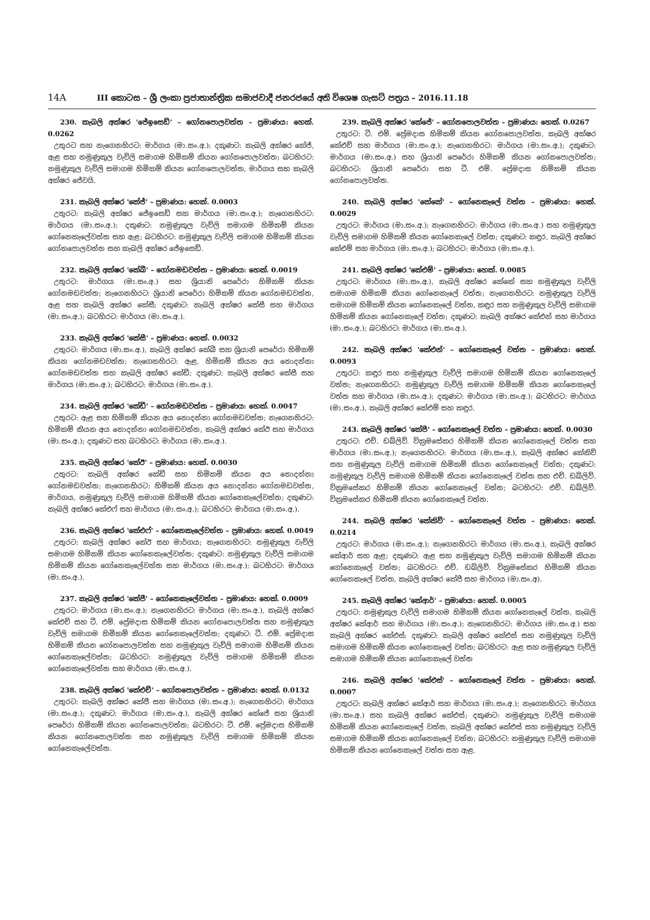14A
III කොටස – ශ්‍රී ලංකා ප්‍රජාතාන්ත්‍රික සමාජවාදී ජනරජයේ අති විශෙෂ ගැසට් පත්‍රය – 2016.11.18
230. කැබලි අක්ෂර 'ජේඉසෙඩ්' – ගෝනපොලවත්ත – ප්‍රමාණය: හෙක්. 0.0262
උතුරට සහ නැගෙනහිරට: මාර්ගය (මා.සං.අ.); දකුණට: කැබලි අක්ෂර කේජ්, ඇළ සහ නමුණුකුල වැව්ලි සමාගම හිමිකම් කියන ගෝනපොලවත්ත; බටහිරට: නමුණුකුල වැව්ලි සමාගම හිමිකම් කියන ගෝනපොලවත්ත, මාර්ගය සහ කැබලි අක්ෂර ජේවයි.
231. කැබලි අක්ෂර 'කේජ්' – ප්‍රමාණය: හෙක්. 0.0003
උතුරට: කැබලි අක්ෂර ජේඉසෙඩ් සහ මාර්ගය (මා.සං.අ.); නැගෙනහිරට: මාර්ගය (මා.සං.අ.); දකුණට: නමුණුකුල වැව්ලි සමාගම හිමිකම් කියන ගෝනෙකැලේවත්ත සහ ඇළ; බටහිරට: නමුණුකුල වැව්ලි සමාගම හිමිකම් කියන ගෝනපොලවත්ත සහ කැබලි අක්ෂර ජේඉසෙඩ්.
232. කැබලි අක්ෂර 'කේබී' – ගෝනමඩවත්ත – ප්‍රමාණය: හෙක්. 0.0019
උතුරට: මාර්ගය (මා.සං.අ.) සහ ශ්‍රියානි පෙරේරා හිමිකම් කියන ගෝනමඩවත්ත; නැගෙනහිරට: ශ්‍රියානි පෙරේරා හිමිකම් කියන ගෝනමඩවත්ත, ඇළ සහ කැබලි අක්ෂර කේසී; දකුණට: කැබලි අක්ෂර කේසී සහ මාර්ගය (මා.සං.අ.); බටහිරට: මාර්ගය (මා.සං.අ.).
233. කැබලි අක්ෂර 'කේසී' – ප්‍රමාණය: හෙක්. 0.0032
උතුරට: මාර්ගය (මා.සං.අ.), කැබලි අක්ෂර කේබී සහ ශ්‍රියානි පෙරේරා හිමිකම් කියන ගෝනමඩවත්ත; නැගෙනහිරට: ඇළ, හිමිකම් කියන අය නොදන්නා ගෝනමඩවත්ත සහ කැබලි අක්ෂර කේඩී; දකුණට: කැබලි අක්ෂර කේසී සහ මාර්ගය (මා.සං.අ.); බටහිරට: මාර්ගය (මා.සං.අ.).
234. කැබලි අක්ෂර 'කේඩී' – ගෝනමඩවත්ත – ප්‍රමාණය: හෙක්. 0.0047
උතුරට: ඇළ සහ හිමිකම් කියන අය නොදන්නා ගෝනමඩවත්ත; නැගෙනහිරට: හිමිකම් කියන අය නොදන්නා ගෝනමඩවත්ත, කැබලි අක්ෂර කේඊ සහ මාර්ගය (මා.සං.අ.); දකුණට සහ බටහිරට: මාර්ගය (මා.සං.අ.).
235. කැබලි අක්ෂර 'කේඊ' – ප්‍රමාණය: හෙක්. 0.0030
උතුරට: කැබලි අක්ෂර කේඩී සහ හිමිකම් කියන අය නොදන්නා ගෝනමඩවත්ත; නැගෙනහිරට: හිමිකම් කියන අය නොදන්නා ගෝනමඩවත්ත, මාර්ගය, නමුණුකුල වැව්ලි සමාගම හිමිකම් කියන ගෝනෙකැලේවත්ත; දකුණට: කැබලි අක්ෂර කේඑෆ් සහ මාර්ගය (මා.සං.අ.); බටහිරට: මාර්ගය (මා.සං.අ.).
236. කැබලි අක්ෂර 'කේඑෆ්' – ගෝනෙකැලේවත්ත – ප්‍රමාණය: හෙක්. 0.0049
උතුරට: කැබලි අක්ෂර කේඊ සහ මාර්ගය; නැගෙනහිරට: නමුණුකුල වැව්ලි සමාගම හිමිකම් කියන ගෝනෙකැලේවත්ත; දකුණට: නමුණුකුල වැව්ලි සමාගම හිමිකම් කියන ගෝනෙකැලේවත්ත සහ මාර්ගය (මා.සං.අ.); බටහිරට: මාර්ගය (මා.සං.අ.).
237. කැබලි අක්ෂර 'කේජී' – ගෝනෙකැලේවත්ත – ප්‍රමාණය: හෙක්. 0.0009
උතුරට: මාර්ගය (මා.සං.අ.); නැගෙනහිරට: මාර්ගය (මා.සං.අ.), කැබලි අක්ෂර කේඑච් සහ ටී. එම්. ප්‍රේමදාස හිමිකම් කියන ගෝනපොලවත්ත සහ නමුණුකුල වැව්ලි සමාගම හිමිකම් කියන ගෝනෙකැලේවත්ත; දකුණට: ටී. එම්. ප්‍රේමදාස හිමිකම් කියන ගෝනපොලවත්ත සහ නමුණුකුල වැව්ලි සමාගම හිමිකම් කියන ගෝනෙකැලේවත්ත; බටහිරට: නමුණුකුල වැව්ලි සමාගම හිමිකම් කියන ගෝනෙකැලේවත්ත සහ මාර්ගය (මා.සං.අ.).
238. කැබලි අක්ෂර 'කේඑච්' – ගෝනපොලවත්ත – ප්‍රමාණය: හෙක්. 0.0132
උතුරට: කැබලි අක්ෂර කේජී සහ මාර්ගය (මා.සං.අ.); නැගෙනහිරට: මාර්ගය (මා.සං.අ.); දකුණට: මාර්ගය (මා.සං.අ.), කැබලි අක්ෂර කේජේ සහ ශ්‍රියානි පෙරේරා හිමිකම් කියන ගෝනපොලවත්ත; බටහිරට: ටී. එම්. ප්‍රේමදාස හිමිකම් කියන ගෝනපොලවත්ත සහ නමුණුකුල වැව්ලි සමාගම හිමිකම් කියන ගෝනෙකැලේවත්ත.
239. කැබලි අක්ෂර 'කේජේ' – ගෝනපොලවත්ත – ප්‍රමාණය: හෙක්. 0.0267
උතුරට: ටී. එම්. ප්‍රේමදාස හිමිකම් කියන ගෝනපොලවත්ත, කැබලි අක්ෂර කේඑච් සහ මාර්ගය (මා.සං.අ.); නැගෙනහිරට: මාර්ගය (මා.සං.අ.); දකුණට: මාර්ගය (මා.සං.අ.) සහ ශ්‍රියානි පෙරේරා හිමිකම් කියන ගෝනපොලවත්ත; බටහිරට: ශ්‍රියානි පෙරේරා සහ ටී. එම්. ප්‍රේමදාස හිමිකම් කියන ගෝනපොලවත්ත.
240. කැබලි අක්ෂර 'කේකේ' – ගෝනෙකැලේ වත්ත – ප්‍රමාණය: හෙක්. 0.0029
උතුරට: මාර්ගය (මා.සං.අ.); නැගෙනහිරට: මාර්ගය (මා.සං.අ.) සහ නමුණුකුල වැව්ලි සමාගම හිමිකම් කියන ගෝනෙකැලේ වත්ත; දකුණට: කඳුර, කැබලි අක්ෂර කේඑම් සහ මාර්ගය (මා.සං.අ.); බටහිරට: මාර්ගය (මා.සං.අ.).
241. කැබලි අක්ෂර 'කේඑම්' – ප්‍රමාණය: හෙක්. 0.0085
උතුරට: මාර්ගය (මා.සං.අ.), කැබලි අක්ෂර කේකේ සහ නමුණුකුල වැව්ලි සමාගම හිමිකම් කියන ගෝනෙකැලේ වත්ත; නැගෙනහිරට: නමුණුකුල වැව්ලි සමාගම හිමිකම් කියන ගෝනෙකැලේ වත්ත, කඳුර සහ නමුණුකුල වැව්ලි සමාගම හිමිකම් කියන ගෝනෙකැලේ වත්ත; දකුණට: කැබලි අක්ෂර කේඑන් සහ මාර්ගය (මා.සං.අ.); බටහිරට: මාර්ගය (මා.සං.අ.).
242. කැබලි අක්ෂර 'කේඑන්' – ගෝනෙකැලේ වත්ත – ප්‍රමාණය: හෙක්. 0.0093
උතුරට: කඳුර සහ නමුණුකුල වැව්ලි සමාගම හිමිකම් කියන ගෝනෙකැලේ වත්ත; නැගෙනහිරට: නමුණුකුල වැව්ලි සමාගම හිමිකම් කියන ගෝනෙකැලේ වත්ත සහ මාර්ගය (මා.සං.අ.); දකුණට: මාර්ගය (මා.සං.අ.); බටහිරට: මාර්ගය (මා.සං.අ.), කැබලි අක්ෂර කේඑම් සහ කඳුර.
243. කැබලි අක්ෂර 'කේපී' – ගෝනෙකැලේ වත්ත – ප්‍රමාණය: හෙක්. 0.0030
උතුරට: එච්. ඩබ්ලිව්. වික්‍රමසේකර හිමිකම් කියන ගෝනෙකැලේ වත්ත සහ මාර්ගය (මා.සං.අ.); නැගෙනහිරට: මාර්ගය (මා.සං.අ.), කැබලි අක්ෂර කේකිව් සහ නමුණුකුල වැව්ලි සමාගම හිමිකම් කියන ගෝනෙකැලේ වත්ත; දකුණට: නමුණුකුල වැව්ලි සමාගම හිමිකම් කියන ගෝනෙකැලේ වත්ත සහ එච්. ඩබ්ලිව්. වික්‍රමසේකර හිමිකම් කියන ගෝනෙකැලේ වත්ත; බටහිරට: එච්. ඩබ්ලිව්. වික්‍රමසේකර හිමිකම් කියන ගෝනෙකැලේ වත්ත.
244. කැබලි අක්ෂර 'කේකිව්' – ගෝනෙකැලේ වත්ත – ප්‍රමාණය: හෙක්. 0.0214
උතුරට: මාර්ගය (මා.සං.අ.); නැගෙනහිරට: මාර්ගය (මා.සං.අ.), කැබලි අක්ෂර කේආර් සහ ඇළ; දකුණට: ඇළ සහ නමුණුකුල වැව්ලි සමාගම හිමිකම් කියන ගෝනෙකැලේ වත්ත; බටහිරට: එච්. ඩබ්ලිව්. වික්‍රමසේකර හිමිකම් කියන ගෝනෙකැලේ වත්ත, කැබලි අක්ෂර කේපී සහ මාර්ගය (මා.සං.අ).
245. කැබලි අක්ෂර 'කේආර්' – ප්‍රමාණය: හෙක්. 0.0005
උතුරට: නමුණුකුල වැව්ලි සමාගම හිමිකම් කියන ගෝනෙකැලේ වත්ත, කැබලි අක්ෂර කේආර් සහ මාර්ගය (මා.සං.අ.); නැගෙනහිරට: මාර්ගය (මා.සං.අ.) සහ කැබලි අක්ෂර කේඑස්; දකුණට: කැබලි අක්ෂර කේඑස් සහ නමුණුකුල වැව්ලි සමාගම හිමිකම් කියන ගෝනෙකැලේ වත්ත; බටහිරට: ඇළ සහ නමුණුකුල වැව්ලි සමාගම හිමිකම් කියන ගෝනෙකැලේ වත්ත
246. කැබලි අක්ෂර 'කේඑස්' – ගෝනෙකැලේ වත්ත – ප්‍රමාණය: හෙක්. 0.0007
උතුරට: කැබලි අක්ෂර කේආර් සහ මාර්ගය (මා.සං.අ.); නැගෙනහිරට: මාර්ගය (මා.සං.අ.) සහ කැබලි අක්ෂර කේඑස්; දකුණට: නමුණුකුල වැව්ලි සමාගම හිමිකම් කියන ගෝනෙකැලේ වත්ත, කැබලි අක්ෂර කේඑස් සහ නමුණුකුල වැව්ලි සමාගම හිමිකම් කියන ගෝනෙකැලේ වත්ත; බටහිරට: නමුණුකුල වැව්ලි සමාගම හිමිකම් කියන ගෝනෙකැලේ වත්ත සහ ඇළ.